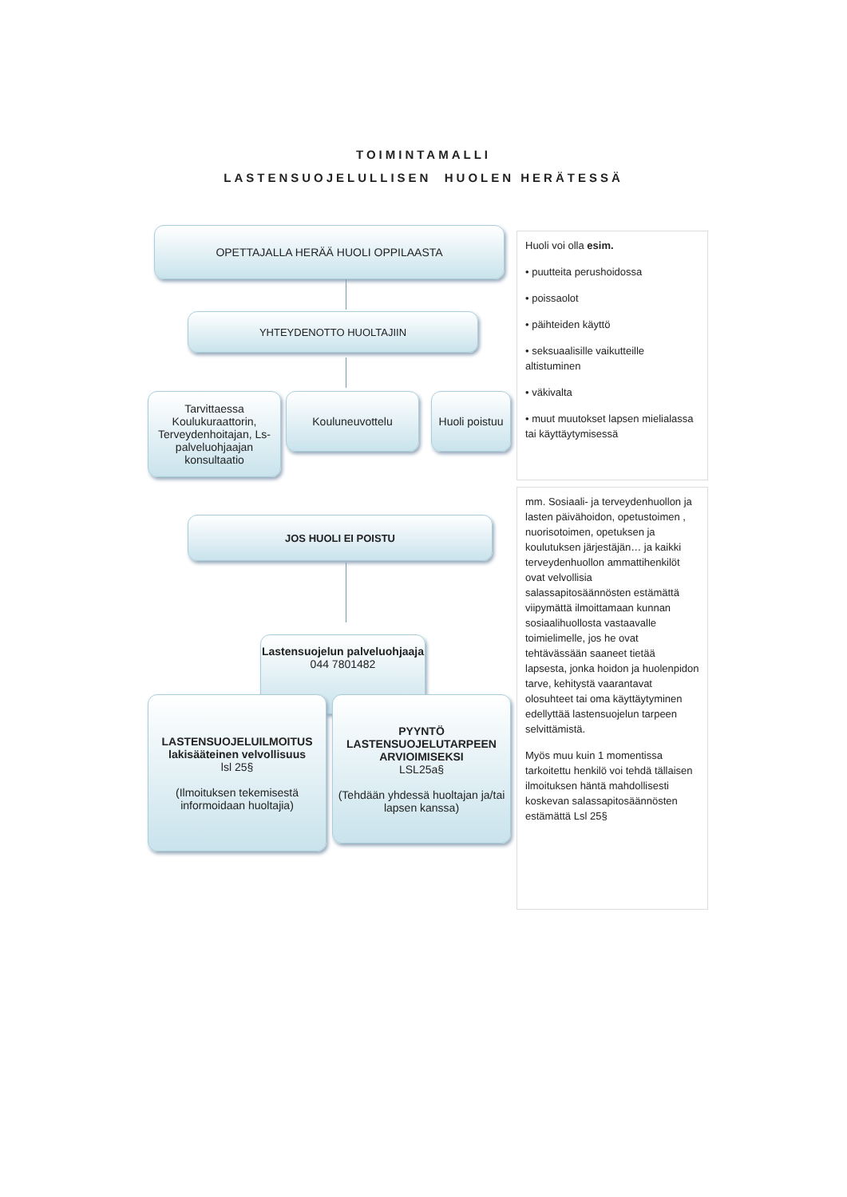TOIMINTAMALLI
LASTENSUOJELULLISEN HUOLEN HERÄTESSÄ
OPETTAJALLA HERÄÄ HUOLI OPPILAASTA
YHTEYDENOTTO HUOLTAJIIN
Tarvittaessa Koulukuraattorin, Terveydenhoitajan, Ls-palveluohjaajan konsultaatio
Kouluneuvottelu
Huoli poistuu
JOS HUOLI EI POISTU
Lastensuojelun palveluohjaaja
044 7801482
LASTENSUOJELUILMOITUS
lakisääteinen velvollisuus
lsl 25§
(Ilmoituksen tekemisestä informoidaan huoltajia)
PYYNTÖ
LASTENSUOJELUTARPEEN ARVIOIMISEKSI
LSL25a§
(Tehdään yhdessä huoltajan ja/tai lapsen kanssa)
Huoli voi olla esim.
• puutteita perushoidossa
• poissaolot
• päihteiden käyttö
• seksuaalisille vaikutteille altistuminen
• väkivalta
• muut muutokset lapsen mielialassa tai käyttäytymisessä
mm. Sosiaali- ja terveydenhuollon ja lasten päivähoidon, opetustoimen , nuorisotoimen, opetuksen ja koulutuksen järjestäjän… ja kaikki terveydenhuollon ammattihenkilöt ovat velvollisia salassapitosäännösten estämättä viipymättä ilmoittamaan kunnan sosiaalihuollosta vastaavalle toimielimelle, jos he ovat tehtävässään saaneet tietää lapsesta, jonka hoidon ja huolenpidon tarve, kehitystä vaarantavat olosuhteet tai oma käyttäytyminen edellyttää lastensuojelun tarpeen selvittämistä.
Myös muu kuin 1 momentissa tarkoitettu henkilö voi tehdä tällaisen ilmoituksen häntä mahdollisesti koskevan salassapitosäännösten estämättä Lsl 25§